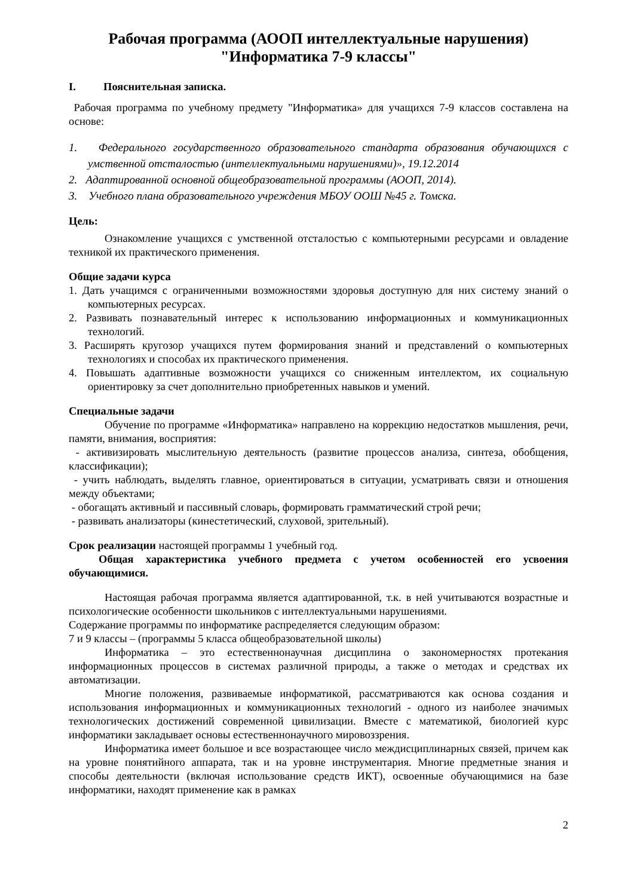Рабочая программа (АООП интеллектуальные нарушения)
"Информатика 7-9 классы"
I. Пояснительная записка.
Рабочая программа по учебному предмету "Информатика» для учащихся 7-9 классов составлена на основе:
1. Федерального государственного образовательного стандарта образования обучающихся с умственной отсталостью (интеллектуальными нарушениями)», 19.12.2014
2. Адаптированной основной общеобразовательной программы (АООП, 2014).
3. Учебного плана образовательного учреждения МБОУ ООШ №45 г. Томска.
Цель:
Ознакомление учащихся с умственной отсталостью с компьютерными ресурсами и овладение техникой их практического применения.
Общие задачи курса
1. Дать учащимся с ограниченными возможностями здоровья доступную для них систему знаний о компьютерных ресурсах.
2. Развивать познавательный интерес к использованию информационных и коммуникационных технологий.
3. Расширять кругозор учащихся путем формирования знаний и представлений о компьютерных технологиях и способах их практического применения.
4. Повышать адаптивные возможности учащихся со сниженным интеллектом, их социальную ориентировку за счет дополнительно приобретенных навыков и умений.
Специальные задачи
Обучение по программе «Информатика» направлено на коррекцию недостатков мышления, речи, памяти, внимания, восприятия:
- активизировать мыслительную деятельность (развитие процессов анализа, синтеза, обобщения, классификации);
- учить наблюдать, выделять главное, ориентироваться в ситуации, усматривать связи и отношения между объектами;
- обогащать активный и пассивный словарь, формировать грамматический строй речи;
- развивать анализаторы (кинестетический, слуховой, зрительный).
Срок реализации настоящей программы 1 учебный год.
Общая характеристика учебного предмета с учетом особенностей его усвоения обучающимися.
Настоящая рабочая программа является адаптированной, т.к. в ней учитываются возрастные и психологические особенности школьников с интеллектуальными нарушениями.
Содержание программы по информатике распределяется следующим образом:
7 и 9 классы – (программы 5 класса общеобразовательной школы)
Информатика – это естественнонаучная дисциплина о закономерностях протекания информационных процессов в системах различной природы, а также о методах и средствах их автоматизации.
Многие положения, развиваемые информатикой, рассматриваются как основа создания и использования информационных и коммуникационных технологий - одного из наиболее значимых технологических достижений современной цивилизации. Вместе с математикой, биологией курс информатики закладывает основы естественнонаучного мировоззрения.
Информатика имеет большое и все возрастающее число междисциплинарных связей, причем как на уровне понятийного аппарата, так и на уровне инструментария. Многие предметные знания и способы деятельности (включая использование средств ИКТ), освоенные обучающимися на базе информатики, находят применение как в рамках
2